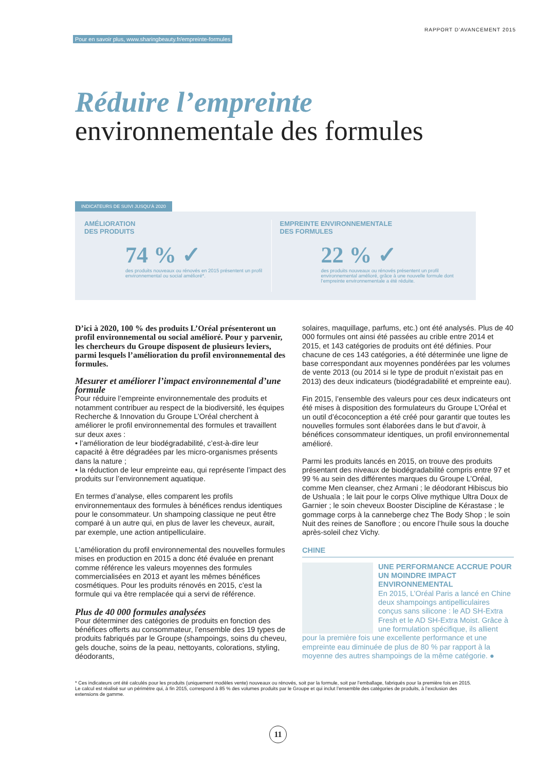Pour en savoir plus, www.sharingbeauty.fr/empreinte-formules RAPPORT D’AVANCEMENT 2015
Réduire l’empreinte
environnementale des formules
INDICATEURS DE SUIVI JUSQU’À 2020
AMÉLIORATION
DES PRODUITS
74 % ✓
des produits nouveaux ou rénovés en 2015 présentent un profil environnemental ou social amélioré*.
EMPREINTE ENVIRONNEMENTALE
DES FORMULES
22 % ✓
des produits nouveaux ou rénovés présentent un profil environnemental amélioré, grâce à une nouvelle formule dont l’empreinte environnementale a été réduite.
D’ici à 2020, 100 % des produits L’Oréal présenteront un profil environnemental ou social amélioré. Pour y parvenir, les chercheurs du Groupe disposent de plusieurs leviers, parmi lesquels l’amélioration du profil environnemental des formules.
Mesurer et améliorer l’impact environnemental d’une formule
Pour réduire l’empreinte environnementale des produits et notamment contribuer au respect de la biodiversité, les équipes Recherche & Innovation du Groupe L’Oréal cherchent à améliorer le profil environnemental des formules et travaillent sur deux axes :
• l’amélioration de leur biodégradabilité, c’est-à-dire leur capacité à être dégradées par les micro-organismes présents dans la nature ;
• la réduction de leur empreinte eau, qui représente l’impact des produits sur l’environnement aquatique.
En termes d’analyse, elles comparent les profils environnementaux des formules à bénéfices rendus identiques pour le consommateur. Un shampoing classique ne peut être comparé à un autre qui, en plus de laver les cheveux, aurait, par exemple, une action antipelliculaire.
L’amélioration du profil environnemental des nouvelles formules mises en production en 2015 a donc été évaluée en prenant comme référence les valeurs moyennes des formules commercialisées en 2013 et ayant les mêmes bénéfices cosmétiques. Pour les produits rénovés en 2015, c’est la formule qui va être remplacée qui a servi de référence.
Plus de 40 000 formules analysées
Pour déterminer des catégories de produits en fonction des bénéfices offerts au consommateur, l’ensemble des 19 types de produits fabriqués par le Groupe (shampoings, soins du cheveu, gels douche, soins de la peau, nettoyants, colorations, styling, déodorants,
solaires, maquillage, parfums, etc.) ont été analysés. Plus de 40 000 formules ont ainsi été passées au crible entre 2014 et 2015, et 143 catégories de produits ont été définies. Pour chacune de ces 143 catégories, a été déterminée une ligne de base correspondant aux moyennes pondérées par les volumes de vente 2013 (ou 2014 si le type de produit n’existait pas en 2013) des deux indicateurs (biodégradabilité et empreinte eau).
Fin 2015, l’ensemble des valeurs pour ces deux indicateurs ont été mises à disposition des formulateurs du Groupe L’Oréal et un outil d’écoconception a été créé pour garantir que toutes les nouvelles formules sont élaborées dans le but d’avoir, à bénéfices consommateur identiques, un profil environnemental amélioré.
Parmi les produits lancés en 2015, on trouve des produits présentant des niveaux de biodégradabilité compris entre 97 et 99 % au sein des différentes marques du Groupe L’Oréal, comme Men cleanser, chez Armani ; le déodorant Hibiscus bio de Ushuaïa ; le lait pour le corps Olive mythique Ultra Doux de Garnier ; le soin cheveux Booster Discipline de Kérastase ; le gommage corps à la canneberge chez The Body Shop ; le soin Nuit des reines de Sanoflore ; ou encore l’huile sous la douche après-soleil chez Vichy.
CHINE
UNE PERFORMANCE ACCRUE POUR UN MOINDRE IMPACT ENVIRONNEMENTAL
En 2015, L’Oréal Paris a lancé en Chine deux shampoings antipelliculaires conçus sans silicone : le AD SH-Extra Fresh et le AD SH-Extra Moist. Grâce à une formulation spécifique, ils allient pour la première fois une excellente performance et une empreinte eau diminuée de plus de 80 % par rapport à la moyenne des autres shampoings de la même catégorie. ●
* Ces indicateurs ont été calculés pour les produits (uniquement modèles vente) nouveaux ou rénovés, soit par la formule, soit par l’emballage, fabriqués pour la première fois en 2015. Le calcul est réalisé sur un périmètre qui, à fin 2015, correspond à 85 % des volumes produits par le Groupe et qui inclut l’ensemble des catégories de produits, à l’exclusion des extensions de gamme.
11